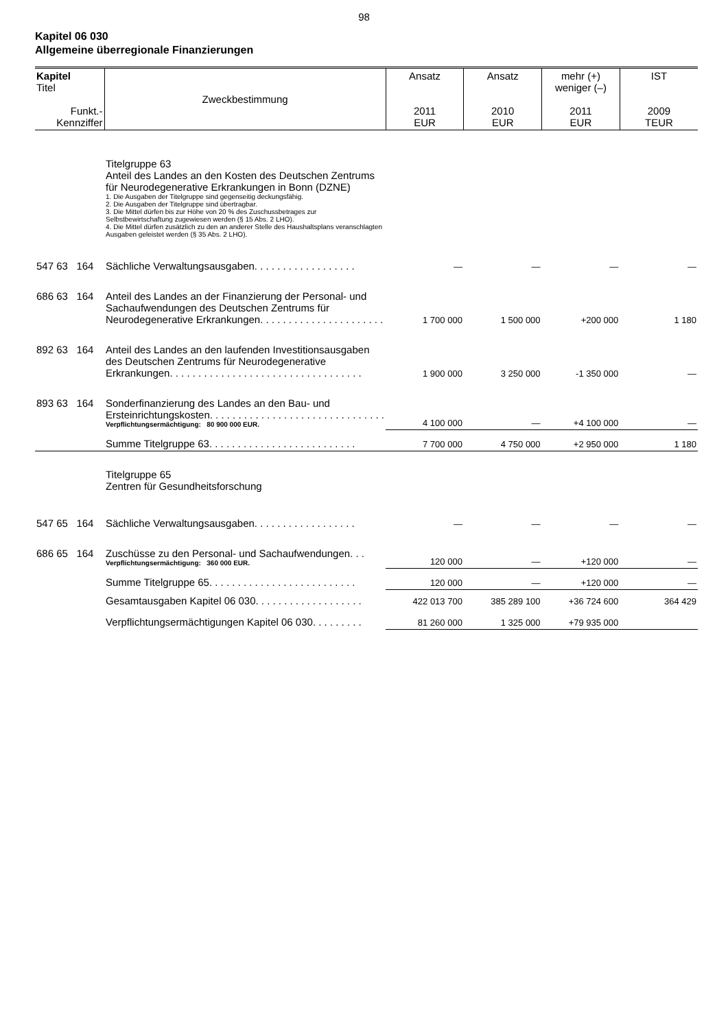98
Kapitel 06 030
Allgemeine überregionale Finanzierungen
| Kapitel Titel Funkt.- Kennziffer | Zweckbestimmung | Ansatz 2011 EUR | Ansatz 2010 EUR | mehr (+) weniger (–) 2011 EUR | IST 2009 TEUR |
| --- | --- | --- | --- | --- | --- |
| | Titelgruppe 63 Anteil des Landes an den Kosten des Deutschen Zentrums für Neurodegenerative Erkrankungen in Bonn (DZNE) 1. Die Ausgaben der Titelgruppe sind gegenseitig deckungsfähig. 2. Die Ausgaben der Titelgruppe sind übertragbar. 3. Die Mittel dürfen bis zur Höhe von 20 % des Zuschussbetrages zur Selbstbewirtschaftung zugewiesen werden (§ 15 Abs. 2 LHO). 4. Die Mittel dürfen zusätzlich zu den an anderer Stelle des Haushaltsplans veranschlagten Ausgaben geleistet werden (§ 35 Abs. 2 LHO). | | | | |
| 547 63 164 | Sächliche Verwaltungsausgaben. . . . . . . . . . . . . . . . . . | — | — | — | — |
| 686 63 164 | Anteil des Landes an der Finanzierung der Personal- und Sachaufwendungen des Deutschen Zentrums für Neurodegenerative Erkrankungen. . . . . . . . . . . . . . . . . . . . . . | 1 700 000 | 1 500 000 | +200 000 | 1 180 |
| 892 63 164 | Anteil des Landes an den laufenden Investitionsausgaben des Deutschen Zentrums für Neurodegenerative Erkrankungen. . . . . . . . . . . . . . . . . . . . . . . . . . . . . . . . . . | 1 900 000 | 3 250 000 | -1 350 000 | — |
| 893 63 164 | Sonderfinanzierung des Landes an den Bau- und Ersteinrichtungskosten. . . . . . . . . . . . . . . . . . . . . . . . . . . . . . . Verpflichtungsermächtigung: 80 900 000 EUR. | 4 100 000 | — | +4 100 000 | — |
| | Summe Titelgruppe 63. . . . . . . . . . . . . . . . . . . . . . . . . . | 7 700 000 | 4 750 000 | +2 950 000 | 1 180 |
| | Titelgruppe 65 Zentren für Gesundheitsforschung | | | | |
| 547 65 164 | Sächliche Verwaltungsausgaben. . . . . . . . . . . . . . . . . . | — | — | — | — |
| 686 65 164 | Zuschüsse zu den Personal- und Sachaufwendungen. . . Verpflichtungsermächtigung: 360 000 EUR. | 120 000 | — | +120 000 | — |
| | Summe Titelgruppe 65. . . . . . . . . . . . . . . . . . . . . . . . . . | 120 000 | — | +120 000 | — |
| | Gesamtausgaben Kapitel 06 030. . . . . . . . . . . . . . . . . . . | 422 013 700 | 385 289 100 | +36 724 600 | 364 429 |
| | Verpflichtungsermächtigungen Kapitel 06 030. . . . . . . . . | 81 260 000 | 1 325 000 | +79 935 000 | |